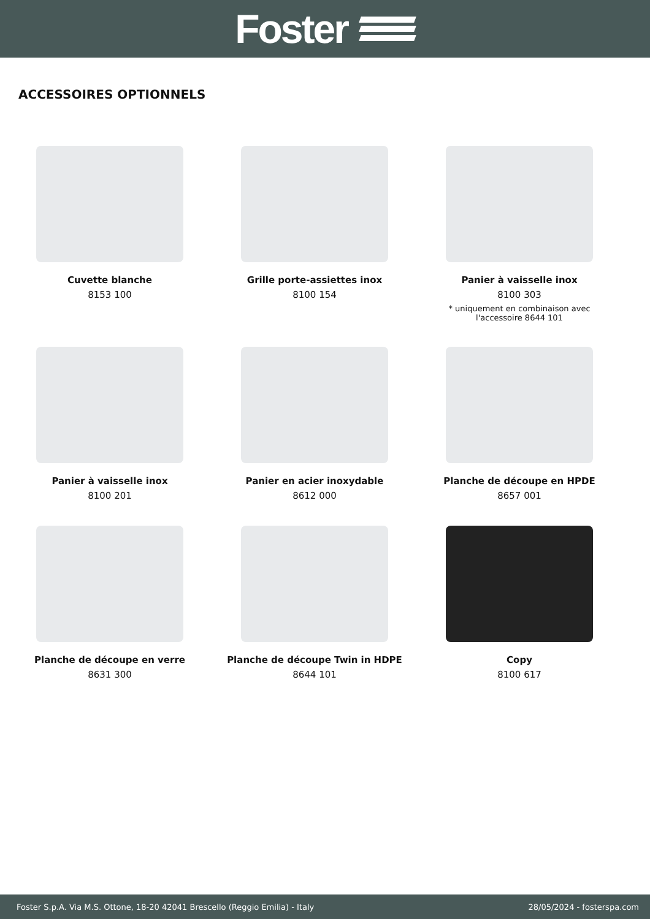Foster
ACCESSOIRES OPTIONNELS
Cuvette blanche
8153 100
Grille porte-assiettes inox
8100 154
Panier à vaisselle inox
8100 303
* uniquement en combinaison avec
l'accessoire 8644 101
Panier à vaisselle inox
8100 201
Panier en acier inoxydable
8612 000
Planche de découpe en HPDE
8657 001
Planche de découpe en verre
8631 300
Planche de découpe Twin in HDPE
8644 101
Copy
8100 617
Foster S.p.A. Via M.S. Ottone, 18-20 42041 Brescello (Reggio Emilia) - Italy 28/05/2024 - fosterspa.com